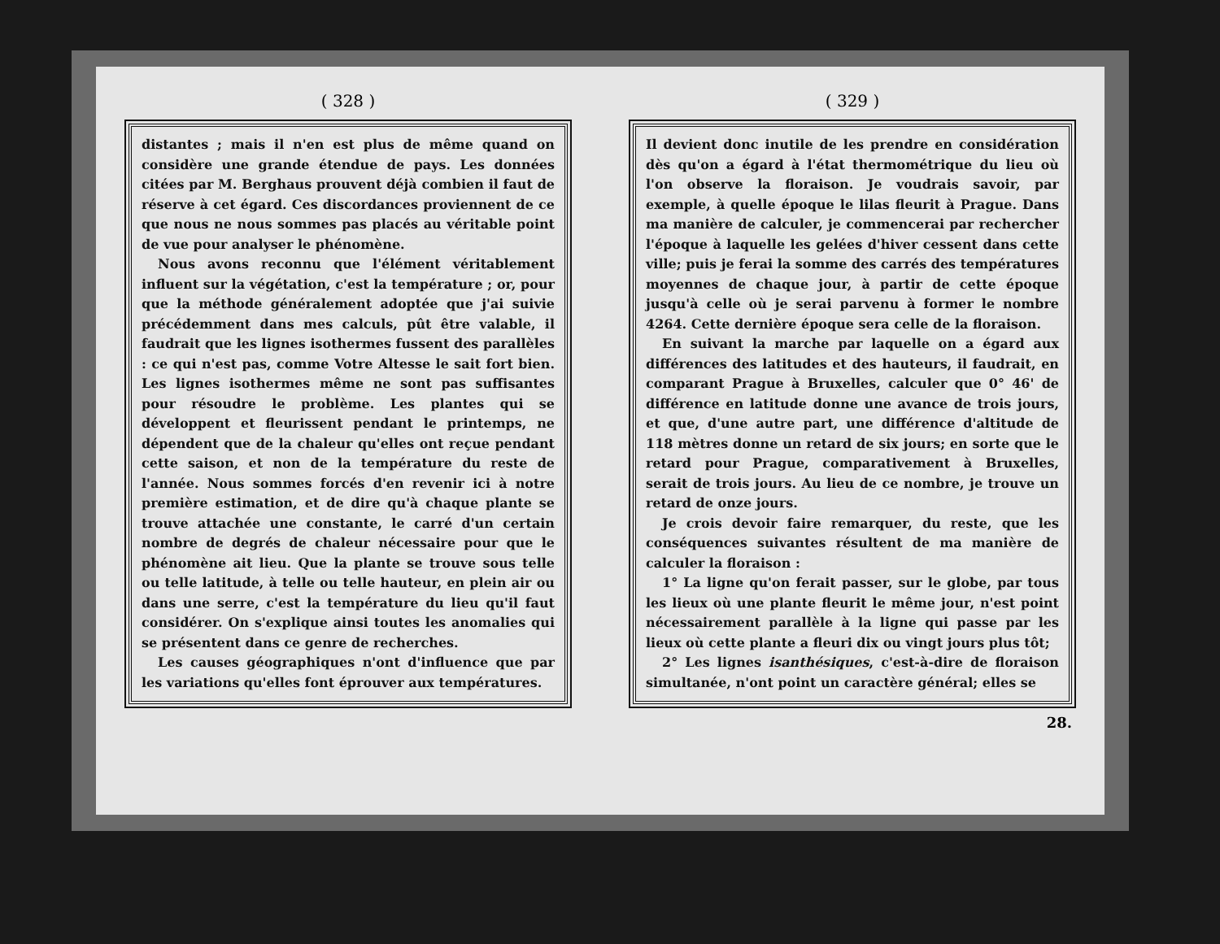( 328 )
distantes ; mais il n'en est plus de même quand on considère une grande étendue de pays. Les données citées par M. Berghaus prouvent déjà combien il faut de réserve à cet égard. Ces discordances proviennent de ce que nous ne nous sommes pas placés au véritable point de vue pour analyser le phénomène.
Nous avons reconnu que l'élément véritablement influent sur la végétation, c'est la température ; or, pour que la méthode généralement adoptée que j'ai suivie précédemment dans mes calculs, pût être valable, il faudrait que les lignes isothermes fussent des parallèles : ce qui n'est pas, comme Votre Altesse le sait fort bien. Les lignes isothermes même ne sont pas suffisantes pour résoudre le problème. Les plantes qui se développent et fleurissent pendant le printemps, ne dépendent que de la chaleur qu'elles ont reçue pendant cette saison, et non de la température du reste de l'année. Nous sommes forcés d'en revenir ici à notre première estimation, et de dire qu'à chaque plante se trouve attachée une constante, le carré d'un certain nombre de degrés de chaleur nécessaire pour que le phénomène ait lieu. Que la plante se trouve sous telle ou telle latitude, à telle ou telle hauteur, en plein air ou dans une serre, c'est la température du lieu qu'il faut considérer. On s'explique ainsi toutes les anomalies qui se présentent dans ce genre de recherches.
Les causes géographiques n'ont d'influence que par les variations qu'elles font éprouver aux températures.
( 329 )
Il devient donc inutile de les prendre en considération dès qu'on a égard à l'état thermométrique du lieu où l'on observe la floraison. Je voudrais savoir, par exemple, à quelle époque le lilas fleurit à Prague. Dans ma manière de calculer, je commencerai par rechercher l'époque à laquelle les gelées d'hiver cessent dans cette ville; puis je ferai la somme des carrés des températures moyennes de chaque jour, à partir de cette époque jusqu'à celle où je serai parvenu à former le nombre 4264. Cette dernière époque sera celle de la floraison.
En suivant la marche par laquelle on a égard aux différences des latitudes et des hauteurs, il faudrait, en comparant Prague à Bruxelles, calculer que 0° 46' de différence en latitude donne une avance de trois jours, et que, d'une autre part, une différence d'altitude de 118 mètres donne un retard de six jours; en sorte que le retard pour Prague, comparativement à Bruxelles, serait de trois jours. Au lieu de ce nombre, je trouve un retard de onze jours.
Je crois devoir faire remarquer, du reste, que les conséquences suivantes résultent de ma manière de calculer la floraison :
1° La ligne qu'on ferait passer, sur le globe, par tous les lieux où une plante fleurit le même jour, n'est point nécessairement parallèle à la ligne qui passe par les lieux où cette plante a fleuri dix ou vingt jours plus tôt;
2° Les lignes isanthésiques, c'est-à-dire de floraison simultanée, n'ont point un caractère général; elles se
28.